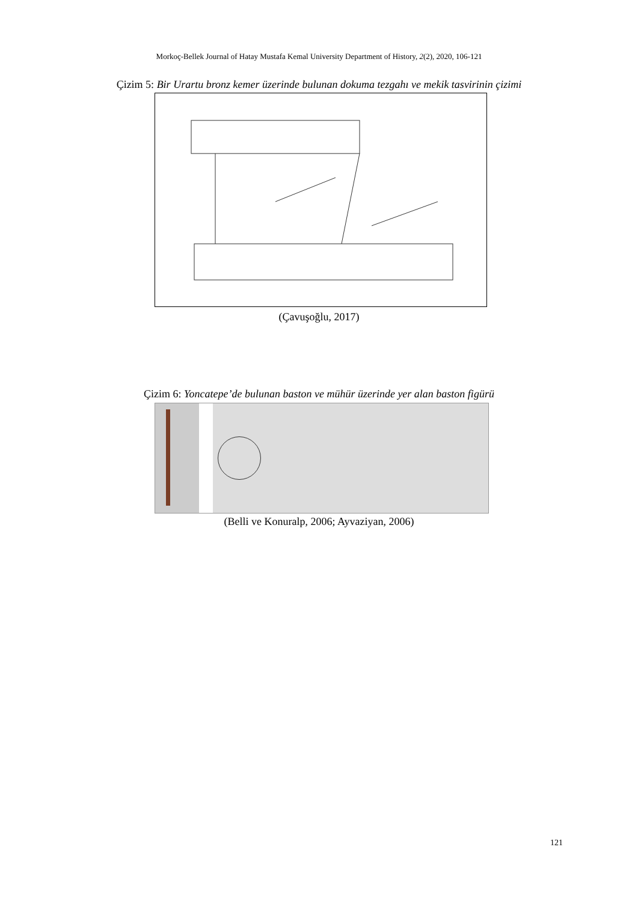Morkoç-Bellek Journal of Hatay Mustafa Kemal University Department of History, 2(2), 2020, 106-121
Çizim 5: Bir Urartu bronz kemer üzerinde bulunan dokuma tezgahı ve mekik tasvirinin çizimi
(Çavuşoğlu, 2017)
Çizim 6: Yoncatepe’de bulunan baston ve mühür üzerinde yer alan baston figürü
(Belli ve Konuralp, 2006; Ayvaziyan, 2006)
121